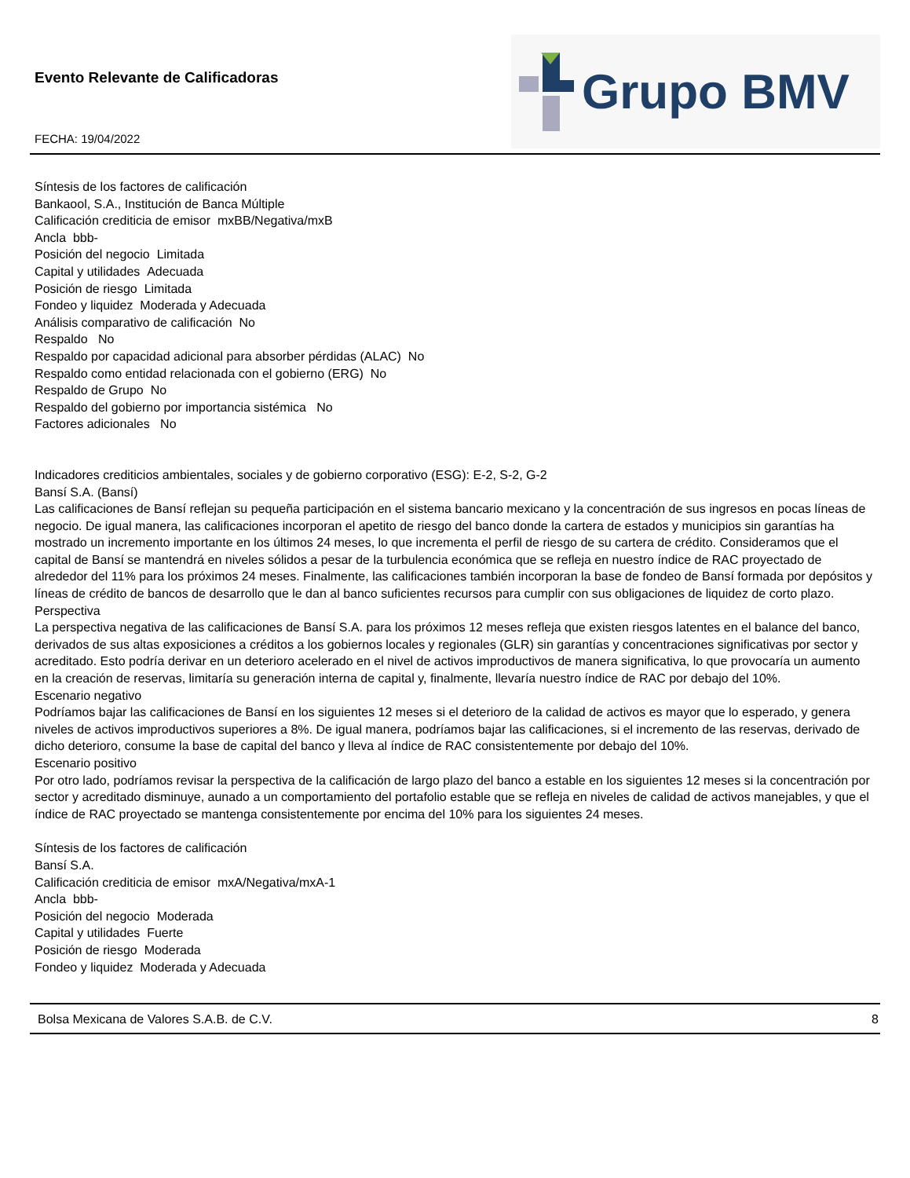Evento Relevante de Calificadoras
FECHA: 19/04/2022
Grupo BMV
Síntesis de los factores de calificación
Bankaool, S.A., Institución de Banca Múltiple
Calificación crediticia de emisor mxBB/Negativa/mxB
Ancla bbb-
Posición del negocio Limitada
Capital y utilidades Adecuada
Posición de riesgo Limitada
Fondeo y liquidez Moderada y Adecuada
Análisis comparativo de calificación No
Respaldo No
Respaldo por capacidad adicional para absorber pérdidas (ALAC) No
Respaldo como entidad relacionada con el gobierno (ERG) No
Respaldo de Grupo No
Respaldo del gobierno por importancia sistémica No
Factores adicionales No
Indicadores crediticios ambientales, sociales y de gobierno corporativo (ESG): E-2, S-2, G-2
Bansí S.A. (Bansí)
Las calificaciones de Bansí reflejan su pequeña participación en el sistema bancario mexicano y la concentración de sus ingresos en pocas líneas de negocio. De igual manera, las calificaciones incorporan el apetito de riesgo del banco donde la cartera de estados y municipios sin garantías ha mostrado un incremento importante en los últimos 24 meses, lo que incrementa el perfil de riesgo de su cartera de crédito. Consideramos que el capital de Bansí se mantendrá en niveles sólidos a pesar de la turbulencia económica que se refleja en nuestro índice de RAC proyectado de alrededor del 11% para los próximos 24 meses. Finalmente, las calificaciones también incorporan la base de fondeo de Bansí formada por depósitos y líneas de crédito de bancos de desarrollo que le dan al banco suficientes recursos para cumplir con sus obligaciones de liquidez de corto plazo.
Perspectiva
La perspectiva negativa de las calificaciones de Bansí S.A. para los próximos 12 meses refleja que existen riesgos latentes en el balance del banco, derivados de sus altas exposiciones a créditos a los gobiernos locales y regionales (GLR) sin garantías y concentraciones significativas por sector y acreditado. Esto podría derivar en un deterioro acelerado en el nivel de activos improductivos de manera significativa, lo que provocaría un aumento en la creación de reservas, limitaría su generación interna de capital y, finalmente, llevaría nuestro índice de RAC por debajo del 10%.
Escenario negativo
Podríamos bajar las calificaciones de Bansí en los siguientes 12 meses si el deterioro de la calidad de activos es mayor que lo esperado, y genera niveles de activos improductivos superiores a 8%. De igual manera, podríamos bajar las calificaciones, si el incremento de las reservas, derivado de dicho deterioro, consume la base de capital del banco y lleva al índice de RAC consistentemente por debajo del 10%.
Escenario positivo
Por otro lado, podríamos revisar la perspectiva de la calificación de largo plazo del banco a estable en los siguientes 12 meses si la concentración por sector y acreditado disminuye, aunado a un comportamiento del portafolio estable que se refleja en niveles de calidad de activos manejables, y que el índice de RAC proyectado se mantenga consistentemente por encima del 10% para los siguientes 24 meses.
Síntesis de los factores de calificación
Bansí S.A.
Calificación crediticia de emisor mxA/Negativa/mxA-1
Ancla bbb-
Posición del negocio Moderada
Capital y utilidades Fuerte
Posición de riesgo Moderada
Fondeo y liquidez Moderada y Adecuada
Bolsa Mexicana de Valores S.A.B. de C.V. 8